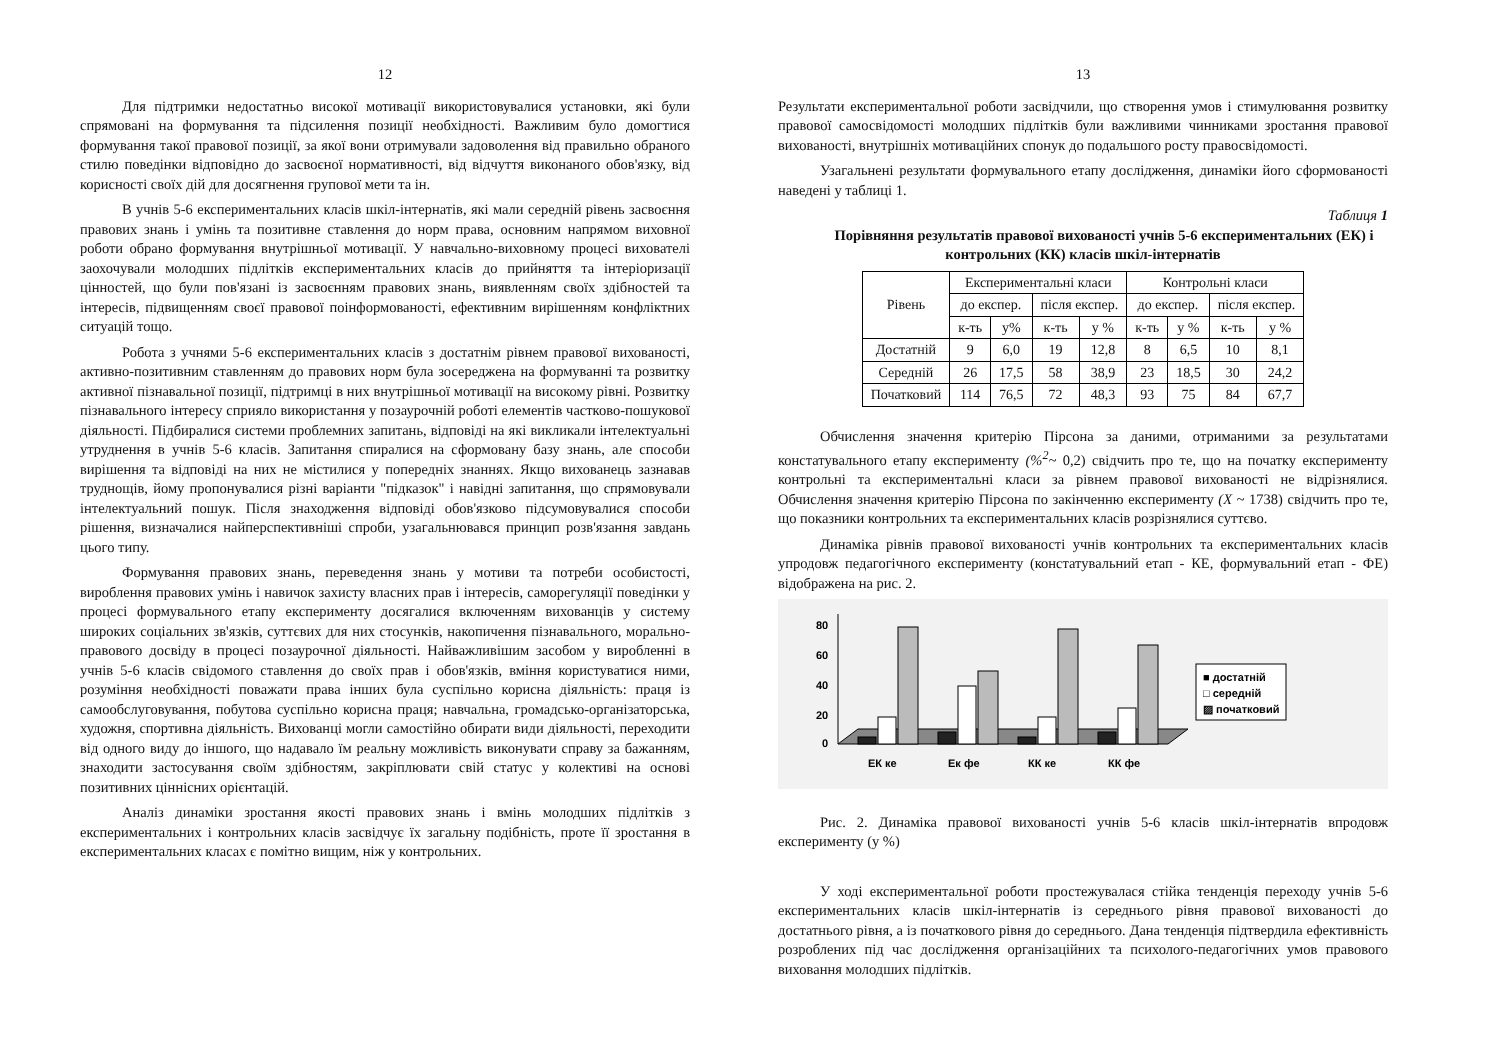12
Для підтримки недостатньо високої мотивації використовувалися установки, які були спрямовані на формування та підсилення позиції необхідності. Важливим було домогтися формування такої правової позиції, за якої вони отримували задоволення від правильно обраного стилю поведінки відповідно до засвоєної нормативності, від відчуття виконаного обов'язку, від корисності своїх дій для досягнення групової мети та ін.
В учнів 5-6 експериментальних класів шкіл-інтернатів, які мали середній рівень засвоєння правових знань і умінь та позитивне ставлення до норм права, основним напрямом виховної роботи обрано формування внутрішньої мотивації. У навчально-виховному процесі вихователі заохочували молодших підлітків експериментальних класів до прийняття та інтеріоризації цінностей, що були пов'язані із засвоєнням правових знань, виявленням своїх здібностей та інтересів, підвищенням своєї правової поінформованості, ефективним вирішенням конфліктних ситуацій тощо.
Робота з учнями 5-6 експериментальних класів з достатнім рівнем правової вихованості, активно-позитивним ставленням до правових норм була зосереджена на формуванні та розвитку активної пізнавальної позиції, підтримці в них внутрішньої мотивації на високому рівні. Розвитку пізнавального інтересу сприяло використання у позаурочній роботі елементів частково-пошукової діяльності. Підбиралися системи проблемних запитань, відповіді на які викликали інтелектуальні утруднення в учнів 5-6 класів. Запитання спиралися на сформовану базу знань, але способи вирішення та відповіді на них не містилися у попередніх знаннях. Якщо вихованець зазнавав труднощів, йому пропонувалися різні варіанти "підказок" і навідні запитання, що спрямовували інтелектуальний пошук. Після знаходження відповіді обов'язково підсумовувалися способи рішення, визначалися найперспективніші спроби, узагальнювався принцип розв'язання завдань цього типу.
Формування правових знань, переведення знань у мотиви та потреби особистості, вироблення правових умінь і навичок захисту власних прав і інтересів, саморегуляції поведінки у процесі формувального етапу експерименту досягалися включенням вихованців у систему широких соціальних зв'язків, суттєвих для них стосунків, накопичення пізнавального, морально-правового досвіду в процесі позаурочної діяльності. Найважливішим засобом у виробленні в учнів 5-6 класів свідомого ставлення до своїх прав і обов'язків, вміння користуватися ними, розуміння необхідності поважати права інших була суспільно корисна діяльність: праця із самообслуговування, побутова суспільно корисна праця; навчальна, громадсько-організаторська, художня, спортивна діяльність. Вихованці могли самостійно обирати види діяльності, переходити від одного виду до іншого, що надавало їм реальну можливість виконувати справу за бажанням, знаходити застосування своїм здібностям, закріплювати свій статус у колективі на основі позитивних ціннісних орієнтацій.
Аналіз динаміки зростання якості правових знань і вмінь молодших підлітків з експериментальних і контрольних класів засвідчує їх загальну подібність, проте її зростання в експериментальних класах є помітно вищим, ніж у контрольних.
13
Результати експериментальної роботи засвідчили, що створення умов і стимулювання розвитку правової самосвідомості молодших підлітків були важливими чинниками зростання правової вихованості, внутрішніх мотиваційних спонук до подальшого росту правосвідомості.
Узагальнені результати формувального етапу дослідження, динаміки його сформованості наведені у таблиці 1.
Таблиця 1
Порівняння результатів правової вихованості учнів 5-6 експериментальних (ЕК) і контрольних (КК) класів шкіл-інтернатів
| Рівень | Експериментальні класи | | | | Контрольні класи | | | |
| --- | --- | --- | --- | --- | --- | --- | --- | --- |
| | до експер. | | після експер. | | до експер. | | після експер. | |
| | к-ть | у% | к-ть | у % | к-ть | у % | к-ть | у % |
| Достатній | 9 | 6,0 | 19 | 12,8 | 8 | 6,5 | 10 | 8,1 |
| Середній | 26 | 17,5 | 58 | 38,9 | 23 | 18,5 | 30 | 24,2 |
| Початковий | 114 | 76,5 | 72 | 48,3 | 93 | 75 | 84 | 67,7 |
Обчислення значення критерію Пірсона за даними, отриманими за результатами констатувального етапу експерименту (%<sup>2</sup>~ 0,2) свідчить про те, що на початку експерименту контрольні та експериментальні класи за рівнем правової вихованості не відрізнялися. Обчислення значення критерію Пірсона по закінченню експерименту (X ~ 1738) свідчить про те, що показники контрольних та експериментальних класів розрізнялися суттєво.
Динаміка рівнів правової вихованості учнів контрольних та експериментальних класів упродовж педагогічного експерименту (констатувальний етап - КЕ, формувальний етап - ФЕ) відображена на рис. 2.
80
60
40
20
0
■ достатній
□ середній
▨ початковий
ЕК ке
Ек фе
КК ке
КК фе
Рис. 2. Динаміка правової вихованості учнів 5-6 класів шкіл-інтернатів впродовж експерименту (у %)
У ході експериментальної роботи простежувалася стійка тенденція переходу учнів 5-6 експериментальних класів шкіл-інтернатів із середнього рівня правової вихованості до достатнього рівня, а із початкового рівня до середнього. Дана тенденція підтвердила ефективність розроблених під час дослідження організаційних та психолого-педагогічних умов правового виховання молодших підлітків.